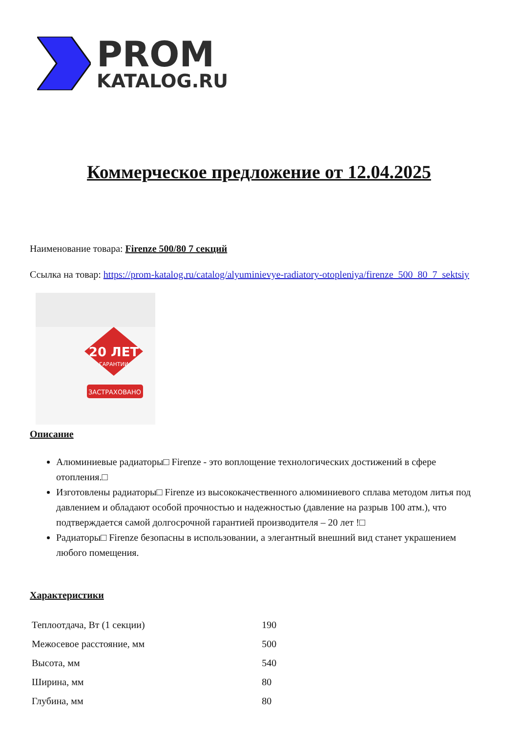PROM
KATALOG.RU
Коммерческое предложение от 12.04.2025
Наименование товара: Firenze 500/80 7 секций
Ссылка на товар: https://prom-katalog.ru/catalog/alyuminievye-radiatory-otopleniya/firenze_500_80_7_sektsiy
20 ЛЕТ
ГАРАНТИИ
ЗАСТРАХОВАНО
Описание
Алюминиевые радиаторы□ Firenze - это воплощение технологических достижений в сфере отопления.□
Изготовлены радиаторы□ Firenze из высококачественного алюминиевого сплава методом литья под давлением и обладают особой прочностью и надежностью (давление на разрыв 100 атм.), что подтверждается самой долгосрочной гарантией производителя – 20 лет !□
Радиаторы□ Firenze безопасны в использовании, а элегантный внешний вид станет украшением любого помещения.
Характеристики
| Теплоотдача, Вт (1 секции) | 190 |
| Межосевое расстояние, мм | 500 |
| Высота, мм | 540 |
| Ширина, мм | 80 |
| Глубина, мм | 80 |